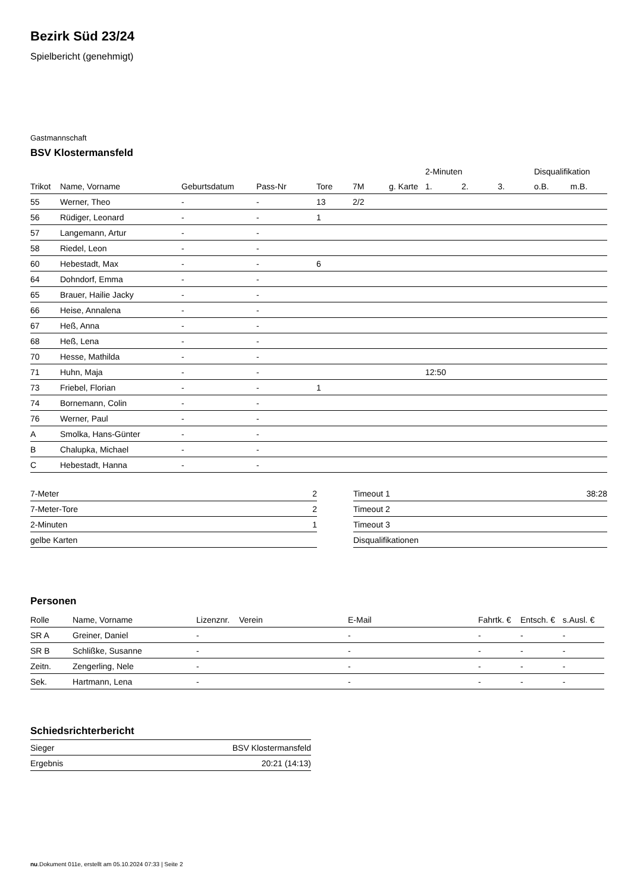Bezirk Süd 23/24
Spielbericht (genehmigt)
Gastmannschaft
BSV Klostermansfeld
| | | | | | | | 2-Minuten | | | Disqualifikation | |
| --- | --- | --- | --- | --- | --- | --- | --- | --- | --- | --- | --- |
| Trikot | Name, Vorname | Geburtsdatum | Pass-Nr | Tore | 7M | g. Karte | 1. | 2. | 3. | o.B. | m.B. |
| 55 | Werner, Theo | - | - | 13 | 2/2 | | | | | | |
| 56 | Rüdiger, Leonard | - | - | 1 | | | | | | | |
| 57 | Langemann, Artur | - | - | | | | | | | | |
| 58 | Riedel, Leon | - | - | | | | | | | | |
| 60 | Hebestadt, Max | - | - | 6 | | | | | | | |
| 64 | Dohndorf, Emma | - | - | | | | | | | | |
| 65 | Brauer, Hailie Jacky | - | - | | | | | | | | |
| 66 | Heise, Annalena | - | - | | | | | | | | |
| 67 | Heß, Anna | - | - | | | | | | | | |
| 68 | Heß, Lena | - | - | | | | | | | | |
| 70 | Hesse, Mathilda | - | - | | | | | | | | |
| 71 | Huhn, Maja | - | - | | | | 12:50 | | | | |
| 73 | Friebel, Florian | - | - | 1 | | | | | | | |
| 74 | Bornemann, Colin | - | - | | | | | | | | |
| 76 | Werner, Paul | - | - | | | | | | | | |
| A | Smolka, Hans-Günter | - | - | | | | | | | | |
| B | Chalupka, Michael | - | - | | | | | | | | |
| C | Hebestadt, Hanna | - | - | | | | | | | | |
| 7-Meter | 2 |
| 7-Meter-Tore | 2 |
| 2-Minuten | 1 |
| gelbe Karten | |
| Timeout 1 | 38:28 |
| Timeout 2 | |
| Timeout 3 | |
| Disqualifikationen | |
Personen
| Rolle | Name, Vorname | Lizenznr. | Verein | E-Mail | Fahrtk. € | Entsch. € | s.Ausl. € |
| --- | --- | --- | --- | --- | --- | --- | --- |
| SR A | Greiner, Daniel | - | | - | - | - | - |
| SR B | Schlißke, Susanne | - | | - | - | - | - |
| Zeitn. | Zengerling, Nele | - | | - | - | - | - |
| Sek. | Hartmann, Lena | - | | - | - | - | - |
Schiedsrichterbericht
| Sieger | BSV Klostermansfeld |
| Ergebnis | 20:21 (14:13) |
nu.Dokument 011e, erstellt am 05.10.2024 07:33 | Seite 2